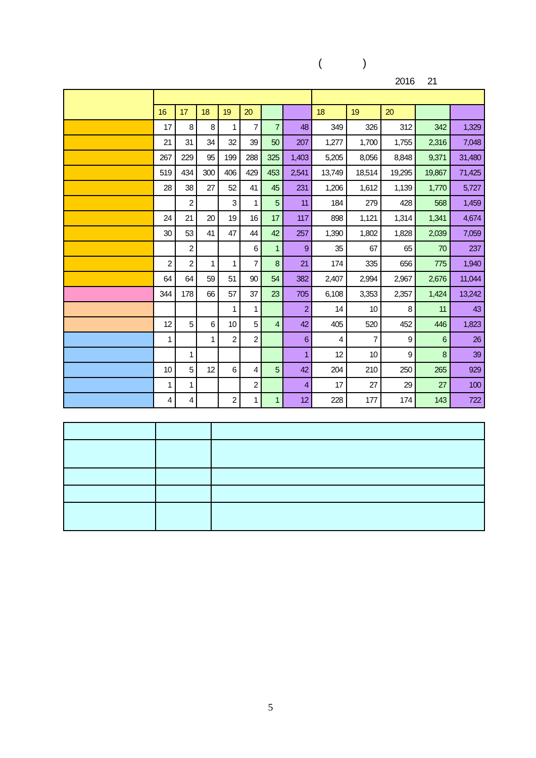()
2016 21
| | 16 | 17 | 18 | 19 | 20 | | | 18 | 19 | 20 | | |
| | 17 | 8 | 8 | 1 | 7 | 7 | 48 | 349 | 326 | 312 | 342 | 1,329 |
| | 21 | 31 | 34 | 32 | 39 | 50 | 207 | 1,277 | 1,700 | 1,755 | 2,316 | 7,048 |
| | 267 | 229 | 95 | 199 | 288 | 325 | 1,403 | 5,205 | 8,056 | 8,848 | 9,371 | 31,480 |
| | 519 | 434 | 300 | 406 | 429 | 453 | 2,541 | 13,749 | 18,514 | 19,295 | 19,867 | 71,425 |
| | 28 | 38 | 27 | 52 | 41 | 45 | 231 | 1,206 | 1,612 | 1,139 | 1,770 | 5,727 |
| | | 2 | | 3 | 1 | 5 | 11 | 184 | 279 | 428 | 568 | 1,459 |
| | 24 | 21 | 20 | 19 | 16 | 17 | 117 | 898 | 1,121 | 1,314 | 1,341 | 4,674 |
| | 30 | 53 | 41 | 47 | 44 | 42 | 257 | 1,390 | 1,802 | 1,828 | 2,039 | 7,059 |
| | | 2 | | | 6 | 1 | 9 | 35 | 67 | 65 | 70 | 237 |
| | 2 | 2 | 1 | 1 | 7 | 8 | 21 | 174 | 335 | 656 | 775 | 1,940 |
| | 64 | 64 | 59 | 51 | 90 | 54 | 382 | 2,407 | 2,994 | 2,967 | 2,676 | 11,044 |
| | 344 | 178 | 66 | 57 | 37 | 23 | 705 | 6,108 | 3,353 | 2,357 | 1,424 | 13,242 |
| | | | | 1 | 1 | | 2 | 14 | 10 | 8 | 11 | 43 |
| | 12 | 5 | 6 | 10 | 5 | 4 | 42 | 405 | 520 | 452 | 446 | 1,823 |
| | 1 | | 1 | 2 | 2 | | 6 | 4 | 7 | 9 | 6 | 26 |
| | | 1 | | | | | 1 | 12 | 10 | 9 | 8 | 39 |
| | 10 | 5 | 12 | 6 | 4 | 5 | 42 | 204 | 210 | 250 | 265 | 929 |
| | 1 | 1 | | | 2 | | 4 | 17 | 27 | 29 | 27 | 100 |
| | 4 | 4 | | 2 | 1 | 1 | 12 | 228 | 177 | 174 | 143 | 722 |
5